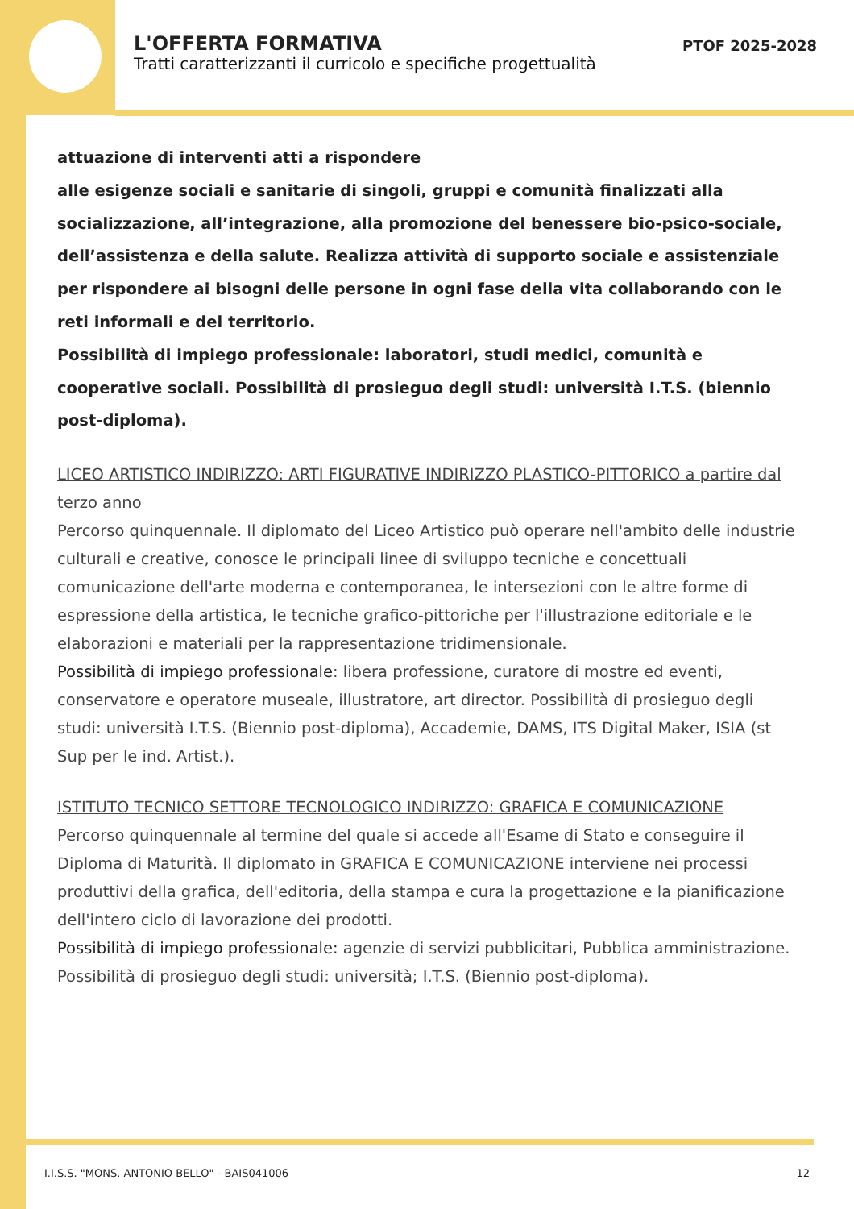L'OFFERTA FORMATIVA
Tratti caratterizzanti il curricolo e specifiche progettualità
PTOF 2025-2028
attuazione di interventi atti a rispondere
alle esigenze sociali e sanitarie di singoli, gruppi e comunità finalizzati alla socializzazione, all’integrazione, alla promozione del benessere bio-psico-sociale, dell’assistenza e della salute. Realizza attività di supporto sociale e assistenziale per rispondere ai bisogni delle persone in ogni fase della vita collaborando con le reti informali e del territorio.
Possibilità di impiego professionale: laboratori, studi medici, comunità e cooperative sociali. Possibilità di prosieguo degli studi: università I.T.S. (biennio post-diploma).
LICEO ARTISTICO INDIRIZZO: ARTI FIGURATIVE INDIRIZZO PLASTICO-PITTORICO a partire dal terzo anno
Percorso quinquennale. Il diplomato del Liceo Artistico può operare nell'ambito delle industrie culturali e creative, conosce le principali linee di sviluppo tecniche e concettuali comunicazione dell'arte moderna e contemporanea, le intersezioni con le altre forme di espressione della artistica, le tecniche grafico-pittoriche per l'illustrazione editoriale e le elaborazioni e materiali per la rappresentazione tridimensionale.
Possibilità di impiego professionale: libera professione, curatore di mostre ed eventi, conservatore e operatore museale, illustratore, art director. Possibilità di prosieguo degli studi: università I.T.S. (Biennio post-diploma), Accademie, DAMS, ITS Digital Maker, ISIA (st Sup per le ind. Artist.).
ISTITUTO TECNICO SETTORE TECNOLOGICO INDIRIZZO: GRAFICA E COMUNICAZIONE
Percorso quinquennale al termine del quale si accede all'Esame di Stato e conseguire il Diploma di Maturità. Il diplomato in GRAFICA E COMUNICAZIONE interviene nei processi produttivi della grafica, dell'editoria, della stampa e cura la progettazione e la pianificazione dell'intero ciclo di lavorazione dei prodotti.
Possibilità di impiego professionale: agenzie di servizi pubblicitari, Pubblica amministrazione. Possibilità di prosieguo degli studi: università; I.T.S. (Biennio post-diploma).
I.I.S.S. "MONS. ANTONIO BELLO" - BAIS041006 12